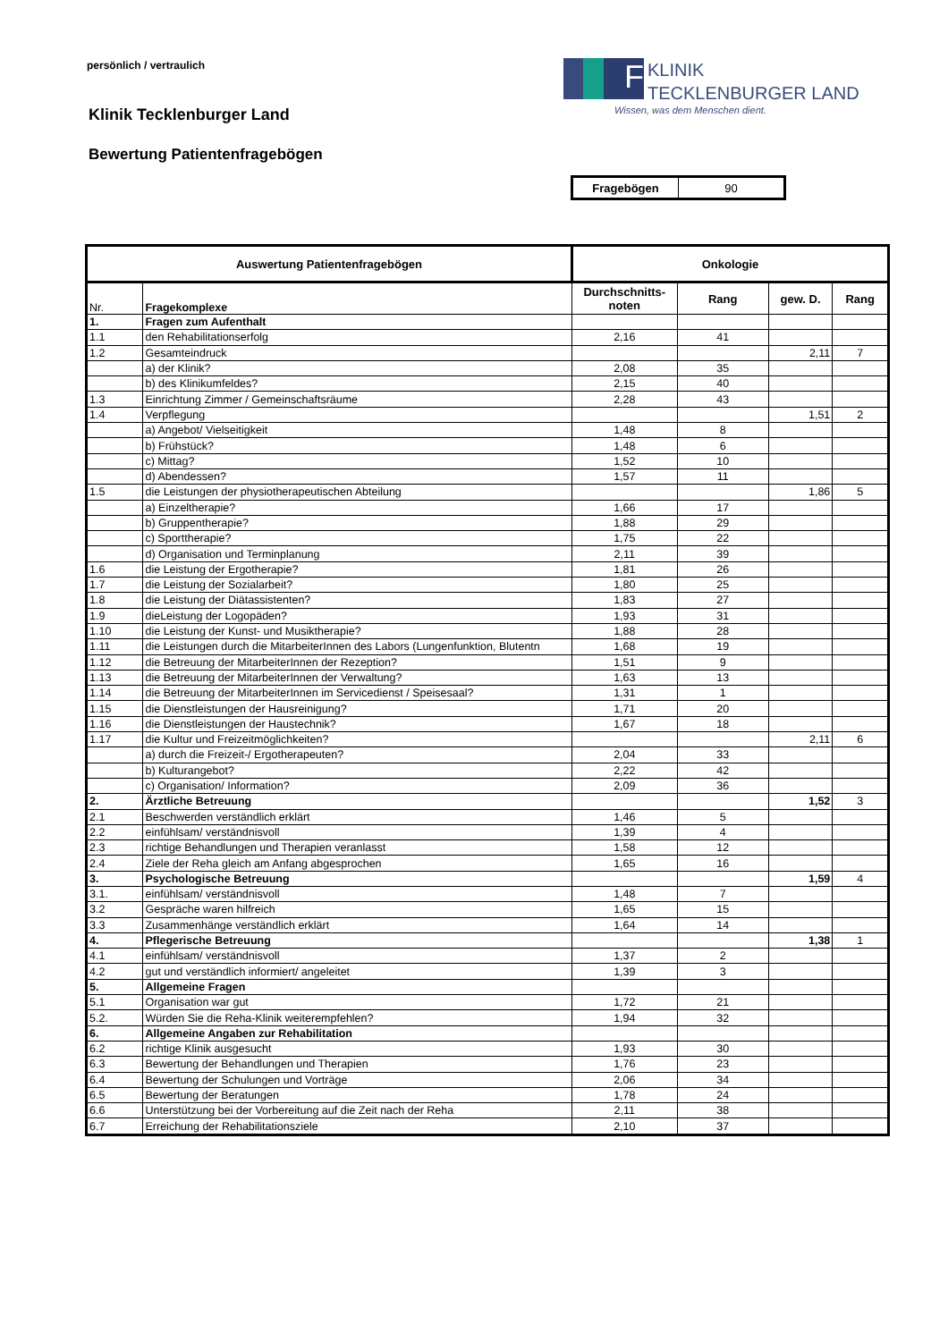persönlich / vertraulich
F KLINIK
TECKLENBURGER LAND
Wissen, was dem Menschen dient.
Klinik Tecklenburger Land
Bewertung Patientenfragebögen
| Fragebögen | 90 |
| Auswertung Patientenfragebögen | | Onkologie | | | |
| --- | --- | --- | --- | --- | --- |
| Nr. | Fragekomplexe | Durchschnitts- noten | Rang | gew. D. | Rang |
| 1. | Fragen zum Aufenthalt | | | | |
| 1.1 | den Rehabilitationserfolg | 2,16 | 41 | | |
| 1.2 | Gesamteindruck | | | 2,11 | 7 |
| | a) der Klinik? | 2,08 | 35 | | |
| | b) des Klinikumfeldes? | 2,15 | 40 | | |
| 1.3 | Einrichtung Zimmer / Gemeinschaftsräume | 2,28 | 43 | | |
| 1.4 | Verpflegung | | | 1,51 | 2 |
| | a) Angebot/ Vielseitigkeit | 1,48 | 8 | | |
| | b) Frühstück? | 1,48 | 6 | | |
| | c) Mittag? | 1,52 | 10 | | |
| | d) Abendessen? | 1,57 | 11 | | |
| 1.5 | die Leistungen der physiotherapeutischen Abteilung | | | 1,86 | 5 |
| | a) Einzeltherapie? | 1,66 | 17 | | |
| | b) Gruppentherapie? | 1,88 | 29 | | |
| | c) Sporttherapie? | 1,75 | 22 | | |
| | d) Organisation und Terminplanung | 2,11 | 39 | | |
| 1.6 | die Leistung der Ergotherapie? | 1,81 | 26 | | |
| 1.7 | die Leistung der Sozialarbeit? | 1,80 | 25 | | |
| 1.8 | die Leistung der Diätassistenten? | 1,83 | 27 | | |
| 1.9 | dieLeistung der Logopäden? | 1,93 | 31 | | |
| 1.10 | die Leistung der Kunst- und Musiktherapie? | 1,88 | 28 | | |
| 1.11 | die Leistungen durch die MitarbeiterInnen des Labors (Lungenfunktion, Blutentn | 1,68 | 19 | | |
| 1.12 | die Betreuung der MitarbeiterInnen der Rezeption? | 1,51 | 9 | | |
| 1.13 | die Betreuung der MitarbeiterInnen der Verwaltung? | 1,63 | 13 | | |
| 1.14 | die Betreuung der MitarbeiterInnen im Servicedienst / Speisesaal? | 1,31 | 1 | | |
| 1.15 | die Dienstleistungen der Hausreinigung? | 1,71 | 20 | | |
| 1.16 | die Dienstleistungen der Haustechnik? | 1,67 | 18 | | |
| 1.17 | die Kultur und Freizeitmöglichkeiten? | | | 2,11 | 6 |
| | a) durch die Freizeit-/ Ergotherapeuten? | 2,04 | 33 | | |
| | b) Kulturangebot? | 2,22 | 42 | | |
| | c) Organisation/ Information? | 2,09 | 36 | | |
| 2. | Ärztliche Betreuung | | | 1,52 | 3 |
| 2.1 | Beschwerden verständlich erklärt | 1,46 | 5 | | |
| 2.2 | einfühlsam/ verständnisvoll | 1,39 | 4 | | |
| 2.3 | richtige Behandlungen und Therapien veranlasst | 1,58 | 12 | | |
| 2.4 | Ziele der Reha gleich am Anfang abgesprochen | 1,65 | 16 | | |
| 3. | Psychologische Betreuung | | | 1,59 | 4 |
| 3.1. | einfühlsam/ verständnisvoll | 1,48 | 7 | | |
| 3.2 | Gespräche waren hilfreich | 1,65 | 15 | | |
| 3.3 | Zusammenhänge verständlich erklärt | 1,64 | 14 | | |
| 4. | Pflegerische Betreuung | | | 1,38 | 1 |
| 4.1 | einfühlsam/ verständnisvoll | 1,37 | 2 | | |
| 4.2 | gut und verständlich informiert/ angeleitet | 1,39 | 3 | | |
| 5. | Allgemeine Fragen | | | | |
| 5.1 | Organisation war gut | 1,72 | 21 | | |
| 5.2. | Würden Sie die Reha-Klinik weiterempfehlen? | 1,94 | 32 | | |
| 6. | Allgemeine Angaben zur Rehabilitation | | | | |
| 6.2 | richtige Klinik ausgesucht | 1,93 | 30 | | |
| 6.3 | Bewertung der Behandlungen und Therapien | 1,76 | 23 | | |
| 6.4 | Bewertung der Schulungen und Vorträge | 2,06 | 34 | | |
| 6.5 | Bewertung der Beratungen | 1,78 | 24 | | |
| 6.6 | Unterstützung bei der Vorbereitung auf die Zeit nach der Reha | 2,11 | 38 | | |
| 6.7 | Erreichung der Rehabilitationsziele | 2,10 | 37 | | |